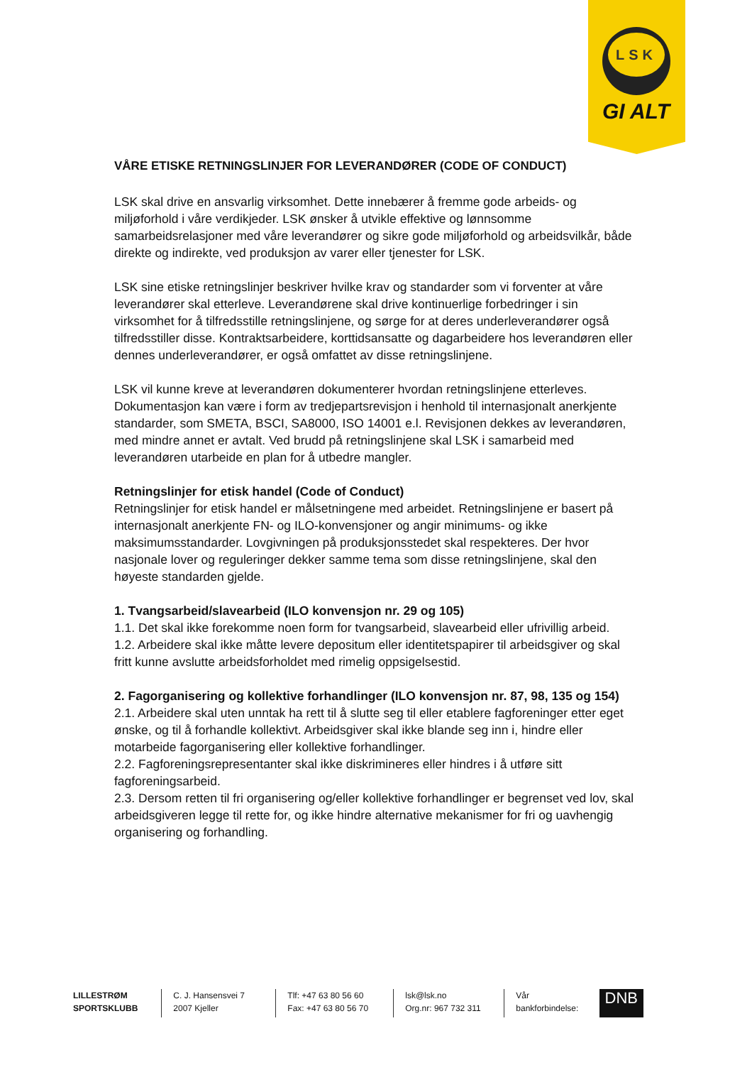LSK
GI ALT
VÅRE ETISKE RETNINGSLINJER FOR LEVERANDØRER (CODE OF CONDUCT)
LSK skal drive en ansvarlig virksomhet. Dette innebærer å fremme gode arbeids- og miljøforhold i våre verdikjeder. LSK ønsker å utvikle effektive og lønnsomme samarbeidsrelasjoner med våre leverandører og sikre gode miljøforhold og arbeidsvilkår, både direkte og indirekte, ved produksjon av varer eller tjenester for LSK.
LSK sine etiske retningslinjer beskriver hvilke krav og standarder som vi forventer at våre leverandører skal etterleve. Leverandørene skal drive kontinuerlige forbedringer i sin virksomhet for å tilfredsstille retningslinjene, og sørge for at deres underleverandører også tilfredsstiller disse. Kontraktsarbeidere, korttidsansatte og dagarbeidere hos leverandøren eller dennes underleverandører, er også omfattet av disse retningslinjene.
LSK vil kunne kreve at leverandøren dokumenterer hvordan retningslinjene etterleves. Dokumentasjon kan være i form av tredjepartsrevisjon i henhold til internasjonalt anerkjente standarder, som SMETA, BSCI, SA8000, ISO 14001 e.l. Revisjonen dekkes av leverandøren, med mindre annet er avtalt. Ved brudd på retningslinjene skal LSK i samarbeid med leverandøren utarbeide en plan for å utbedre mangler.
Retningslinjer for etisk handel (Code of Conduct)
Retningslinjer for etisk handel er målsetningene med arbeidet. Retningslinjene er basert på internasjonalt anerkjente FN- og ILO-konvensjoner og angir minimums- og ikke maksimumsstandarder. Lovgivningen på produksjonsstedet skal respekteres. Der hvor nasjonale lover og reguleringer dekker samme tema som disse retningslinjene, skal den høyeste standarden gjelde.
1. Tvangsarbeid/slavearbeid (ILO konvensjon nr. 29 og 105)
1.1. Det skal ikke forekomme noen form for tvangsarbeid, slavearbeid eller ufrivillig arbeid.
1.2. Arbeidere skal ikke måtte levere depositum eller identitetspapirer til arbeidsgiver og skal fritt kunne avslutte arbeidsforholdet med rimelig oppsigelsestid.
2. Fagorganisering og kollektive forhandlinger (ILO konvensjon nr. 87, 98, 135 og 154)
2.1. Arbeidere skal uten unntak ha rett til å slutte seg til eller etablere fagforeninger etter eget ønske, og til å forhandle kollektivt. Arbeidsgiver skal ikke blande seg inn i, hindre eller motarbeide fagorganisering eller kollektive forhandlinger.
2.2. Fagforeningsrepresentanter skal ikke diskrimineres eller hindres i å utføre sitt fagforeningsarbeid.
2.3. Dersom retten til fri organisering og/eller kollektive forhandlinger er begrenset ved lov, skal arbeidsgiveren legge til rette for, og ikke hindre alternative mekanismer for fri og uavhengig organisering og forhandling.
LILLESTRØM
SPORTSKLUBB
C. J. Hansensvei 7
2007 Kjeller
Tlf: +47 63 80 56 60
Fax: +47 63 80 56 70
lsk@lsk.no
Org.nr: 967 732 311
Vår bankforbindelse: DNB